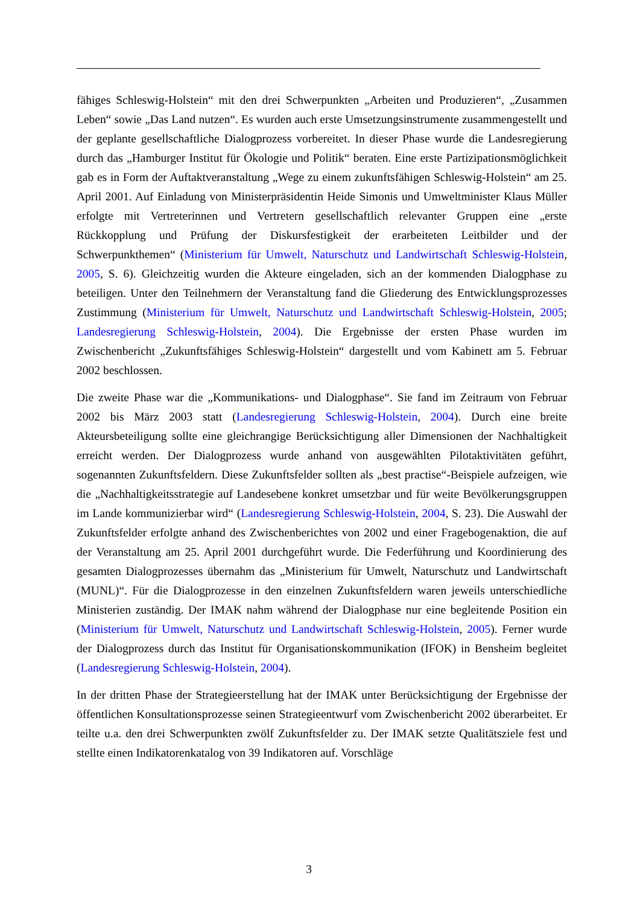fähiges Schleswig-Holstein“ mit den drei Schwerpunkten „Arbeiten und Produzieren“, „Zusammen Leben“ sowie „Das Land nutzen“. Es wurden auch erste Umsetzungsinstrumente zusammengestellt und der geplante gesellschaftliche Dialogprozess vorbereitet. In dieser Phase wurde die Landesregierung durch das „Hamburger Institut für Ökologie und Politik“ beraten. Eine erste Partizipationsmöglichkeit gab es in Form der Auftaktveranstaltung „Wege zu einem zukunftsfähigen Schleswig-Holstein“ am 25. April 2001. Auf Einladung von Ministerpräsidentin Heide Simonis und Umweltminister Klaus Müller erfolgte mit Vertreterinnen und Vertretern gesellschaftlich relevanter Gruppen eine „erste Rückkopplung und Prüfung der Diskursfestigkeit der erarbeiteten Leitbilder und der Schwerpunkthemen“ (Ministerium für Umwelt, Naturschutz und Landwirtschaft Schleswig-Holstein, 2005, S. 6). Gleichzeitig wurden die Akteure eingeladen, sich an der kommenden Dialogphase zu beteiligen. Unter den Teilnehmern der Veranstaltung fand die Gliederung des Entwicklungsprozesses Zustimmung (Ministerium für Umwelt, Naturschutz und Landwirtschaft Schleswig-Holstein, 2005; Landesregierung Schleswig-Holstein, 2004). Die Ergebnisse der ersten Phase wurden im Zwischenbericht „Zukunftsfähiges Schleswig-Holstein“ dargestellt und vom Kabinett am 5. Februar 2002 beschlossen.
Die zweite Phase war die „Kommunikations- und Dialogphase“. Sie fand im Zeitraum von Februar 2002 bis März 2003 statt (Landesregierung Schleswig-Holstein, 2004). Durch eine breite Akteursbeteiligung sollte eine gleichrangige Berücksichtigung aller Dimensionen der Nachhaltigkeit erreicht werden. Der Dialogprozess wurde anhand von ausgewählten Pilotaktivitäten geführt, sogenannten Zukunftsfeldern. Diese Zukunftsfelder sollten als „best practise“-Beispiele aufzeigen, wie die „Nachhaltigkeitsstrategie auf Landesebene konkret umsetzbar und für weite Bevölkerungsgruppen im Lande kommunizierbar wird“ (Landesregierung Schleswig-Holstein, 2004, S. 23). Die Auswahl der Zukunftsfelder erfolgte anhand des Zwischenberichtes von 2002 und einer Fragebogenaktion, die auf der Veranstaltung am 25. April 2001 durchgeführt wurde. Die Federführung und Koordinierung des gesamten Dialogprozesses übernahm das „Ministerium für Umwelt, Naturschutz und Landwirtschaft (MUNL)“. Für die Dialogprozesse in den einzelnen Zukunftsfeldern waren jeweils unterschiedliche Ministerien zuständig. Der IMAK nahm während der Dialogphase nur eine begleitende Position ein (Ministerium für Umwelt, Naturschutz und Landwirtschaft Schleswig-Holstein, 2005). Ferner wurde der Dialogprozess durch das Institut für Organisationskommunikation (IFOK) in Bensheim begleitet (Landesregierung Schleswig-Holstein, 2004).
In der dritten Phase der Strategieerstellung hat der IMAK unter Berücksichtigung der Ergebnisse der öffentlichen Konsultationsprozesse seinen Strategieentwurf vom Zwischenbericht 2002 überarbeitet. Er teilte u.a. den drei Schwerpunkten zwölf Zukunftsfelder zu. Der IMAK setzte Qualitätsziele fest und stellte einen Indikatorenkatalog von 39 Indikatoren auf. Vorschläge
3